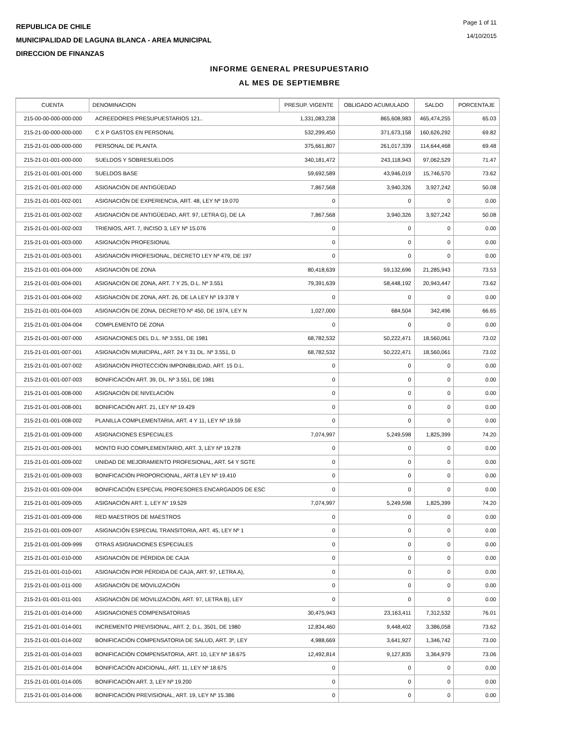REPUBLICA DE CHILE
MUNICIPALIDAD DE LAGUNA BLANCA - AREA MUNICIPAL
DIRECCION DE FINANZAS
Page 1 of 11
14/10/2015
INFORME GENERAL PRESUPUESTARIO
AL MES DE SEPTIEMBRE
| CUENTA | DENOMINACION | PRESUP. VIGENTE | OBLIGADO ACUMULADO | SALDO | PORCENTAJE |
| --- | --- | --- | --- | --- | --- |
| 215-00-00-000-000-000 | ACREEDORES PRESUPUESTARIOS 121.. | 1,331,083,238 | 865,608,983 | 465,474,255 | 65.03 |
| 215-21-00-000-000-000 | C X P GASTOS EN PERSONAL | 532,299,450 | 371,673,158 | 160,626,292 | 69.82 |
| 215-21-01-000-000-000 | PERSONAL DE PLANTA | 375,661,807 | 261,017,339 | 114,644,468 | 69.48 |
| 215-21-01-001-000-000 | SUELDOS Y SOBRESUELDOS | 340,181,472 | 243,118,943 | 97,062,529 | 71.47 |
| 215-21-01-001-001-000 | SUELDOS BASE | 59,692,589 | 43,946,019 | 15,746,570 | 73.62 |
| 215-21-01-001-002-000 | ASIGNACIÓN DE ANTIGÜEDAD | 7,867,568 | 3,940,326 | 3,927,242 | 50.08 |
| 215-21-01-001-002-001 | ASIGNACIÓN DE EXPERIENCIA, ART. 48, LEY Nº 19.070 | 0 | 0 | 0 | 0.00 |
| 215-21-01-001-002-002 | ASIGNACIÓN DE ANTIGÜEDAD, ART. 97, LETRA G), DE LA | 7,867,568 | 3,940,326 | 3,927,242 | 50.08 |
| 215-21-01-001-002-003 | TRIENIOS, ART. 7, INCISO 3, LEY Nº 15.076 | 0 | 0 | 0 | 0.00 |
| 215-21-01-001-003-000 | ASIGNACIÓN PROFESIONAL | 0 | 0 | 0 | 0.00 |
| 215-21-01-001-003-001 | ASIGNACIÓN PROFESIONAL, DECRETO LEY Nº 479, DE 197 | 0 | 0 | 0 | 0.00 |
| 215-21-01-001-004-000 | ASIGNACIÓN DE ZONA | 80,418,639 | 59,132,696 | 21,285,943 | 73.53 |
| 215-21-01-001-004-001 | ASIGNACIÓN DE ZONA, ART. 7 Y 25, D.L. Nº 3.551 | 79,391,639 | 58,448,192 | 20,943,447 | 73.62 |
| 215-21-01-001-004-002 | ASIGNACIÓN DE ZONA, ART. 26, DE LA LEY Nº 19.378 Y | 0 | 0 | 0 | 0.00 |
| 215-21-01-001-004-003 | ASIGNACIÓN DE ZONA, DECRETO Nº 450, DE 1974, LEY N | 1,027,000 | 684,504 | 342,496 | 66.65 |
| 215-21-01-001-004-004 | COMPLEMENTO DE ZONA | 0 | 0 | 0 | 0.00 |
| 215-21-01-001-007-000 | ASIGNACIONES DEL D.L. Nº 3.551, DE 1981 | 68,782,532 | 50,222,471 | 18,560,061 | 73.02 |
| 215-21-01-001-007-001 | ASIGNACIÓN MUNICIPAL, ART. 24 Y 31 DL. Nº 3.551, D | 68,782,532 | 50,222,471 | 18,560,061 | 73.02 |
| 215-21-01-001-007-002 | ASIGNACIÓN PROTECCIÓN IMPONIBILIDAD, ART. 15 D.L. | 0 | 0 | 0 | 0.00 |
| 215-21-01-001-007-003 | BONIFICACIÓN ART. 39, DL. Nº 3.551, DE 1981 | 0 | 0 | 0 | 0.00 |
| 215-21-01-001-008-000 | ASIGNACIÓN DE NIVELACIÓN | 0 | 0 | 0 | 0.00 |
| 215-21-01-001-008-001 | BONIFICACIÓN ART. 21, LEY Nº 19.429 | 0 | 0 | 0 | 0.00 |
| 215-21-01-001-008-002 | PLANILLA COMPLEMENTARIA, ART. 4 Y 11, LEY Nº 19.59 | 0 | 0 | 0 | 0.00 |
| 215-21-01-001-009-000 | ASIGNACIONES ESPECIALES | 7,074,997 | 5,249,598 | 1,825,399 | 74.20 |
| 215-21-01-001-009-001 | MONTO FIJO COMPLEMENTARIO, ART. 3, LEY Nº 19.278 | 0 | 0 | 0 | 0.00 |
| 215-21-01-001-009-002 | UNIDAD DE MEJORAMIENTO PROFESIONAL, ART. 54 Y SGTE | 0 | 0 | 0 | 0.00 |
| 215-21-01-001-009-003 | BONIFICACIÓN PROPORCIONAL, ART.8 LEY Nº 19.410 | 0 | 0 | 0 | 0.00 |
| 215-21-01-001-009-004 | BONIFICACIÓN ESPECIAL PROFESORES ENCARGADOS DE ESC | 0 | 0 | 0 | 0.00 |
| 215-21-01-001-009-005 | ASIGNACIÓN ART. 1, LEY N° 19.529 | 7,074,997 | 5,249,598 | 1,825,399 | 74.20 |
| 215-21-01-001-009-006 | RED MAESTROS DE MAESTROS | 0 | 0 | 0 | 0.00 |
| 215-21-01-001-009-007 | ASIGNACIÓN ESPECIAL TRANSITORIA, ART. 45, LEY Nº 1 | 0 | 0 | 0 | 0.00 |
| 215-21-01-001-009-999 | OTRAS ASIGNACIONES ESPECIALES | 0 | 0 | 0 | 0.00 |
| 215-21-01-001-010-000 | ASIGNACIÓN DE PÉRDIDA DE CAJA | 0 | 0 | 0 | 0.00 |
| 215-21-01-001-010-001 | ASIGNACIÓN POR PÉRDIDA DE CAJA, ART. 97, LETRA A), | 0 | 0 | 0 | 0.00 |
| 215-21-01-001-011-000 | ASIGNACIÓN DE MOVILIZACIÓN | 0 | 0 | 0 | 0.00 |
| 215-21-01-001-011-001 | ASIGNACIÓN DE MOVILIZACIÓN, ART. 97, LETRA B), LEY | 0 | 0 | 0 | 0.00 |
| 215-21-01-001-014-000 | ASIGNACIONES COMPENSATORIAS | 30,475,943 | 23,163,411 | 7,312,532 | 76.01 |
| 215-21-01-001-014-001 | INCREMENTO PREVISIONAL, ART. 2, D.L. 3501, DE 1980 | 12,834,460 | 9,448,402 | 3,386,058 | 73.62 |
| 215-21-01-001-014-002 | BONIFICACIÓN COMPENSATORIA DE SALUD, ART. 3º, LEY | 4,988,669 | 3,641,927 | 1,346,742 | 73.00 |
| 215-21-01-001-014-003 | BONIFICACIÓN COMPENSATORIA, ART. 10, LEY Nº 18.675 | 12,492,814 | 9,127,835 | 3,364,979 | 73.06 |
| 215-21-01-001-014-004 | BONIFICACIÓN ADICIONAL, ART. 11, LEY Nº 18.675 | 0 | 0 | 0 | 0.00 |
| 215-21-01-001-014-005 | BONIFICACIÓN ART. 3, LEY Nº 19.200 | 0 | 0 | 0 | 0.00 |
| 215-21-01-001-014-006 | BONIFICACIÓN PREVISIONAL, ART. 19, LEY Nº 15.386 | 0 | 0 | 0 | 0.00 |